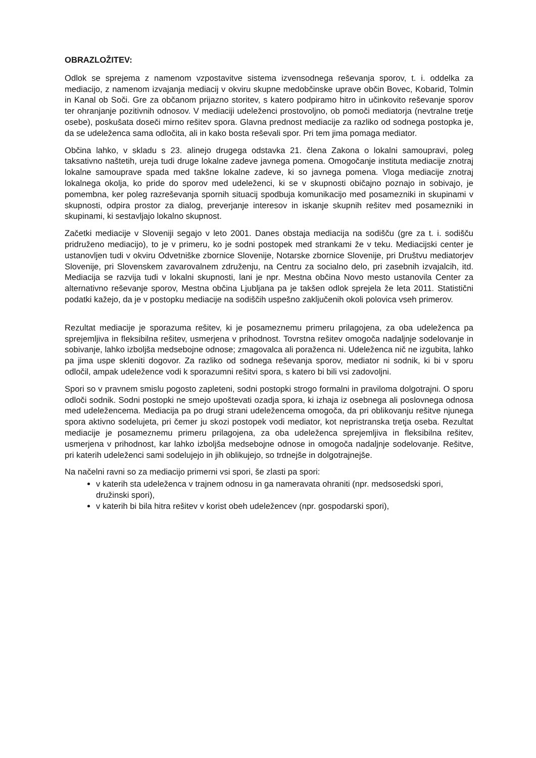OBRAZLOŽITEV:
Odlok se sprejema z namenom vzpostavitve sistema izvensodnega reševanja sporov, t. i. oddelka za mediacijo, z namenom izvajanja mediacij v okviru skupne medobčinske uprave občin Bovec, Kobarid, Tolmin in Kanal ob Soči. Gre za občanom prijazno storitev, s katero podpiramo hitro in učinkovito reševanje sporov ter ohranjanje pozitivnih odnosov. V mediaciji udeleženci prostovoljno, ob pomoči mediatorja (nevtralne tretje osebe), poskušata doseči mirno rešitev spora. Glavna prednost mediacije za razliko od sodnega postopka je, da se udeleženca sama odločita, ali in kako bosta reševali spor. Pri tem jima pomaga mediator.
Občina lahko, v skladu s 23. alinejo drugega odstavka 21. člena Zakona o lokalni samoupravi, poleg taksativno naštetih, ureja tudi druge lokalne zadeve javnega pomena. Omogočanje instituta mediacije znotraj lokalne samouprave spada med takšne lokalne zadeve, ki so javnega pomena. Vloga mediacije znotraj lokalnega okolja, ko pride do sporov med udeleženci, ki se v skupnosti običajno poznajo in sobivajo, je pomembna, ker poleg razreševanja spornih situacij spodbuja komunikacijo med posamezniki in skupinami v skupnosti, odpira prostor za dialog, preverjanje interesov in iskanje skupnih rešitev med posamezniki in skupinami, ki sestavljajo lokalno skupnost.
Začetki mediacije v Sloveniji segajo v leto 2001. Danes obstaja mediacija na sodišču (gre za t. i. sodišču pridruženo mediacijo), to je v primeru, ko je sodni postopek med strankami že v teku. Mediacijski center je ustanovljen tudi v okviru Odvetniške zbornice Slovenije, Notarske zbornice Slovenije, pri Društvu mediatorjev Slovenije, pri Slovenskem zavarovalnem združenju, na Centru za socialno delo, pri zasebnih izvajalcih, itd. Mediacija se razvija tudi v lokalni skupnosti, lani je npr. Mestna občina Novo mesto ustanovila Center za alternativno reševanje sporov, Mestna občina Ljubljana pa je takšen odlok sprejela že leta 2011. Statistični podatki kažejo, da je v postopku mediacije na sodiščih uspešno zaključenih okoli polovica vseh primerov.
Rezultat mediacije je sporazuma rešitev, ki je posameznemu primeru prilagojena, za oba udeleženca pa sprejemljiva in fleksibilna rešitev, usmerjena v prihodnost. Tovrstna rešitev omogoča nadaljnje sodelovanje in sobivanje, lahko izboljša medsebojne odnose; zmagovalca ali poraženca ni. Udeleženca nič ne izgubita, lahko pa jima uspe skleniti dogovor. Za razliko od sodnega reševanja sporov, mediator ni sodnik, ki bi v sporu odločil, ampak udeležence vodi k sporazumni rešitvi spora, s katero bi bili vsi zadovoljni.
Spori so v pravnem smislu pogosto zapleteni, sodni postopki strogo formalni in praviloma dolgotrajni. O sporu odloči sodnik. Sodni postopki ne smejo upoštevati ozadja spora, ki izhaja iz osebnega ali poslovnega odnosa med udeležencema. Mediacija pa po drugi strani udeležencema omogoča, da pri oblikovanju rešitve njunega spora aktivno sodelujeta, pri čemer ju skozi postopek vodi mediator, kot nepristranska tretja oseba. Rezultat mediacije je posameznemu primeru prilagojena, za oba udeleženca sprejemljiva in fleksibilna rešitev, usmerjena v prihodnost, kar lahko izboljša medsebojne odnose in omogoča nadaljnje sodelovanje. Rešitve, pri katerih udeleženci sami sodelujejo in jih oblikujejo, so trdnejše in dolgotrajnejše.
Na načelni ravni so za mediacijo primerni vsi spori, še zlasti pa spori:
v katerih sta udeleženca v trajnem odnosu in ga nameravata ohraniti (npr. medsosedski spori, družinski spori),
v katerih bi bila hitra rešitev v korist obeh udeležencev (npr. gospodarski spori),